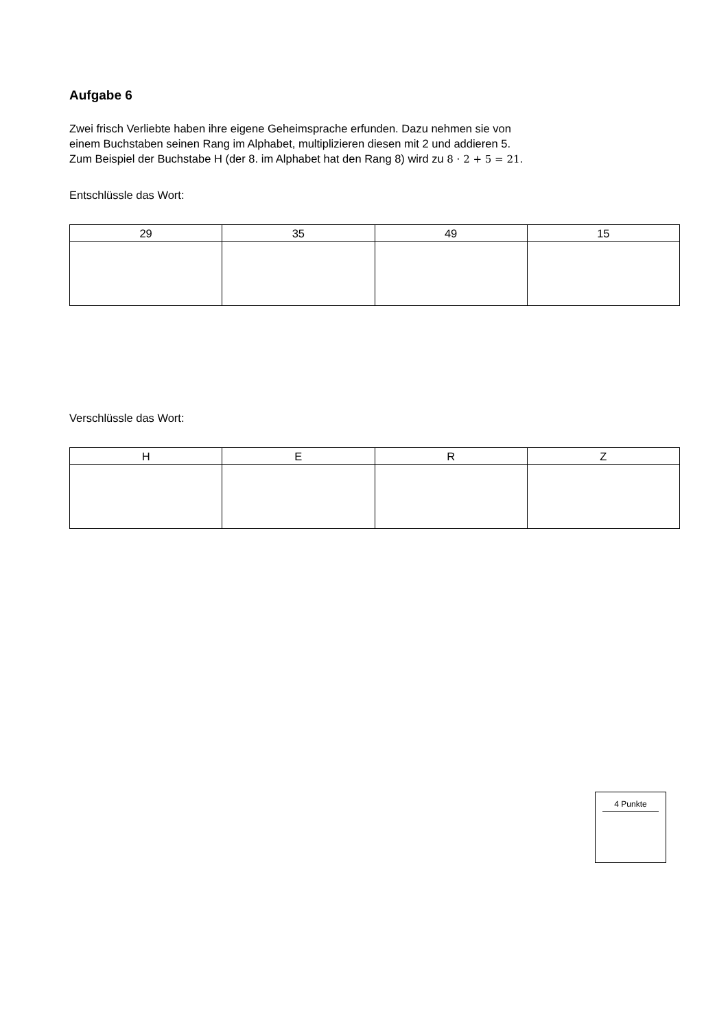Aufgabe 6
Zwei frisch Verliebte haben ihre eigene Geheimsprache erfunden. Dazu nehmen sie von
einem Buchstaben seinen Rang im Alphabet, multiplizieren diesen mit 2 und addieren 5.
Zum Beispiel der Buchstabe H (der 8. im Alphabet hat den Rang 8) wird zu 8 · 2 + 5 = 21.
Entschlüssle das Wort:
| 29 | 35 | 49 | 15 |
Verschlüssle das Wort:
| H | E | R | Z |
4 Punkte